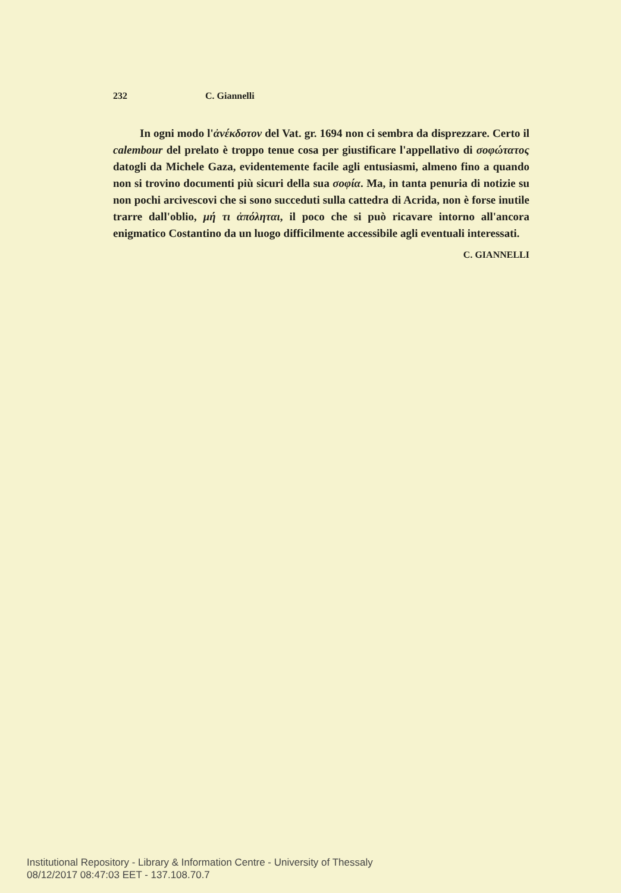232 C. Giannelli
In ogni modo l'ἀνέκδοτον del Vat. gr. 1694 non ci sembra da disprezzare. Certo il calembour del prelato è troppo tenue cosa per giustificare l'appellativo di σοφώτατος datogli da Michele Gaza, evidentemente facile agli entusiasmi, almeno fino a quando non si trovino documenti più sicuri della sua σοφία. Ma, in tanta penuria di notizie su non pochi arcivescovi che si sono succeduti sulla cattedra di Acrida, non è forse inutile trarre dall'oblio, μή τι ἀπόληται, il poco che si può ricavare intorno all'ancora enigmatico Costantino da un luogo difficilmente accessibile agli eventuali interessati.
C. GIANNELLI
Institutional Repository - Library & Information Centre - University of Thessaly
08/12/2017 08:47:03 EET - 137.108.70.7